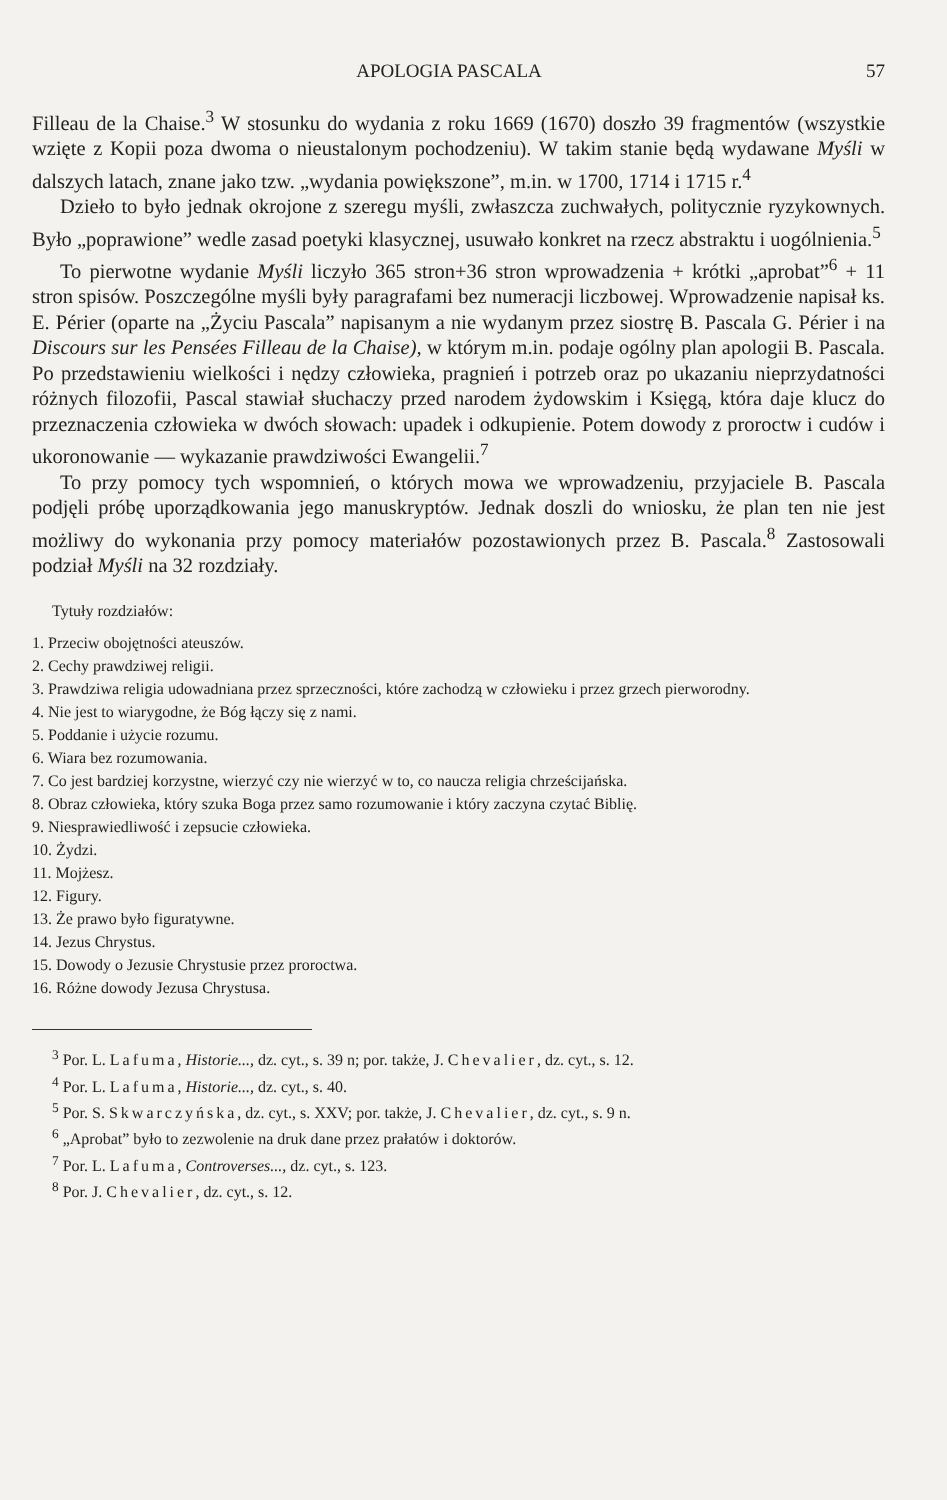APOLOGIA PASCALA 57
Filleau de la Chaise.<sup>3</sup> W stosunku do wydania z roku 1669 (1670) doszło 39 fragmentów (wszystkie wzięte z Kopii poza dwoma o nieustalonym pochodzeniu). W takim stanie będą wydawane Myśli w dalszych latach, znane jako tzw. „wydania powiększone”, m.in. w 1700, 1714 i 1715 r.<sup>4</sup>
Dzieło to było jednak okrojone z szeregu myśli, zwłaszcza zuchwałych, politycznie ryzykownych. Było „poprawione” wedle zasad poetyki klasycznej, usuwało konkret na rzecz abstraktu i uogólnienia.<sup>5</sup>
To pierwotne wydanie Myśli liczyło 365 stron+36 stron wprowadzenia + krótki „aprobat”<sup>6</sup> + 11 stron spisów. Poszczególne myśli były paragrafami bez numeracji liczbowej. Wprowadzenie napisał ks. E. Périer (oparte na „Życiu Pascala” napisanym a nie wydanym przez siostrę B. Pascala G. Périer i na Discours sur les Pensées Filleau de la Chaise), w którym m.in. podaje ogólny plan apologii B. Pascala. Po przedstawieniu wielkości i nędzy człowieka, pragnień i potrzeb oraz po ukazaniu nieprzydatności różnych filozofii, Pascal stawiał słuchaczy przed narodem żydowskim i Księgą, która daje klucz do przeznaczenia człowieka w dwóch słowach: upadek i odkupienie. Potem dowody z proroctw i cudów i ukoronowanie — wykazanie prawdziwości Ewangelii.<sup>7</sup>
To przy pomocy tych wspomnień, o których mowa we wprowadzeniu, przyjaciele B. Pascala podjęli próbę uporządkowania jego manuskryptów. Jednak doszli do wniosku, że plan ten nie jest możliwy do wykonania przy pomocy materiałów pozostawionych przez B. Pascala.<sup>8</sup> Zastosowali podział Myśli na 32 rozdziały.
Tytuły rozdziałów:
1. Przeciw obojętności ateuszów.
2. Cechy prawdziwej religii.
3. Prawdziwa religia udowadniana przez sprzeczności, które zachodzą w człowieku i przez grzech pierworodny.
4. Nie jest to wiarygodne, że Bóg łączy się z nami.
5. Poddanie i użycie rozumu.
6. Wiara bez rozumowania.
7. Co jest bardziej korzystne, wierzyć czy nie wierzyć w to, co naucza religia chrześcijańska.
8. Obraz człowieka, który szuka Boga przez samo rozumowanie i który zaczyna czytać Biblię.
9. Niesprawiedliwość i zepsucie człowieka.
10. Żydzi.
11. Mojżesz.
12. Figury.
13. Że prawo było figuratywne.
14. Jezus Chrystus.
15. Dowody o Jezusie Chrystusie przez proroctwa.
16. Różne dowody Jezusa Chrystusa.
<sup>3</sup> Por. L. Lafuma, Historie..., dz. cyt., s. 39 n; por. także, J. Chevalier, dz. cyt., s. 12.
<sup>4</sup> Por. L. Lafuma, Historie..., dz. cyt., s. 40.
<sup>5</sup> Por. S. Skwarczyńska, dz. cyt., s. XXV; por. także, J. Chevalier, dz. cyt., s. 9 n.
<sup>6</sup> „Aprobat” było to zezwolenie na druk dane przez prałatów i doktorów.
<sup>7</sup> Por. L. Lafuma, Controverses..., dz. cyt., s. 123.
<sup>8</sup> Por. J. Chevalier, dz. cyt., s. 12.